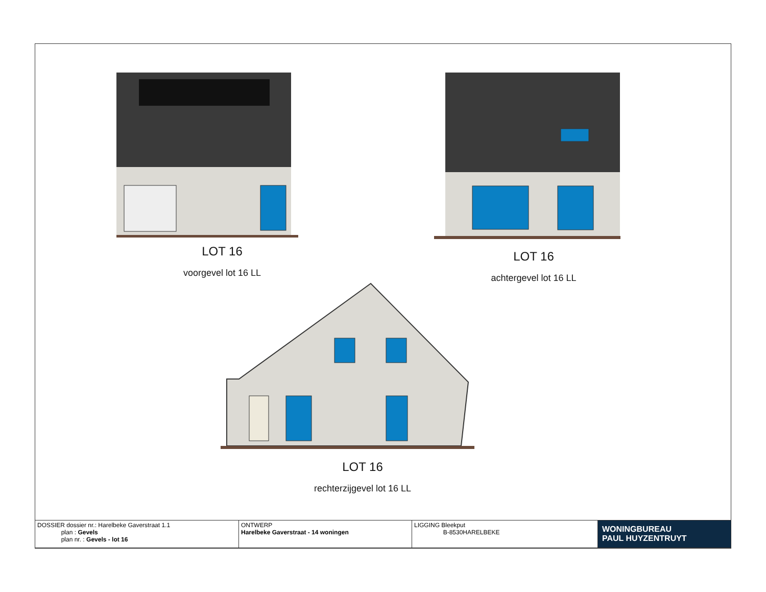LOT 16
voorgevel lot 16 LL
LOT 16
achtergevel lot 16 LL
LOT 16
rechterzijgevel lot 16 LL
| DOSSIER dossier nr.: Harelbeke Gaverstraat 1.1 plan : Gevels plan nr. : Gevels - lot 16 | ONTWERP Harelbeke Gaverstraat - 14 woningen | LIGGING Bleekput B-8530HARELBEKE | WONINGBUREAU PAUL HUYZENTRUYT |